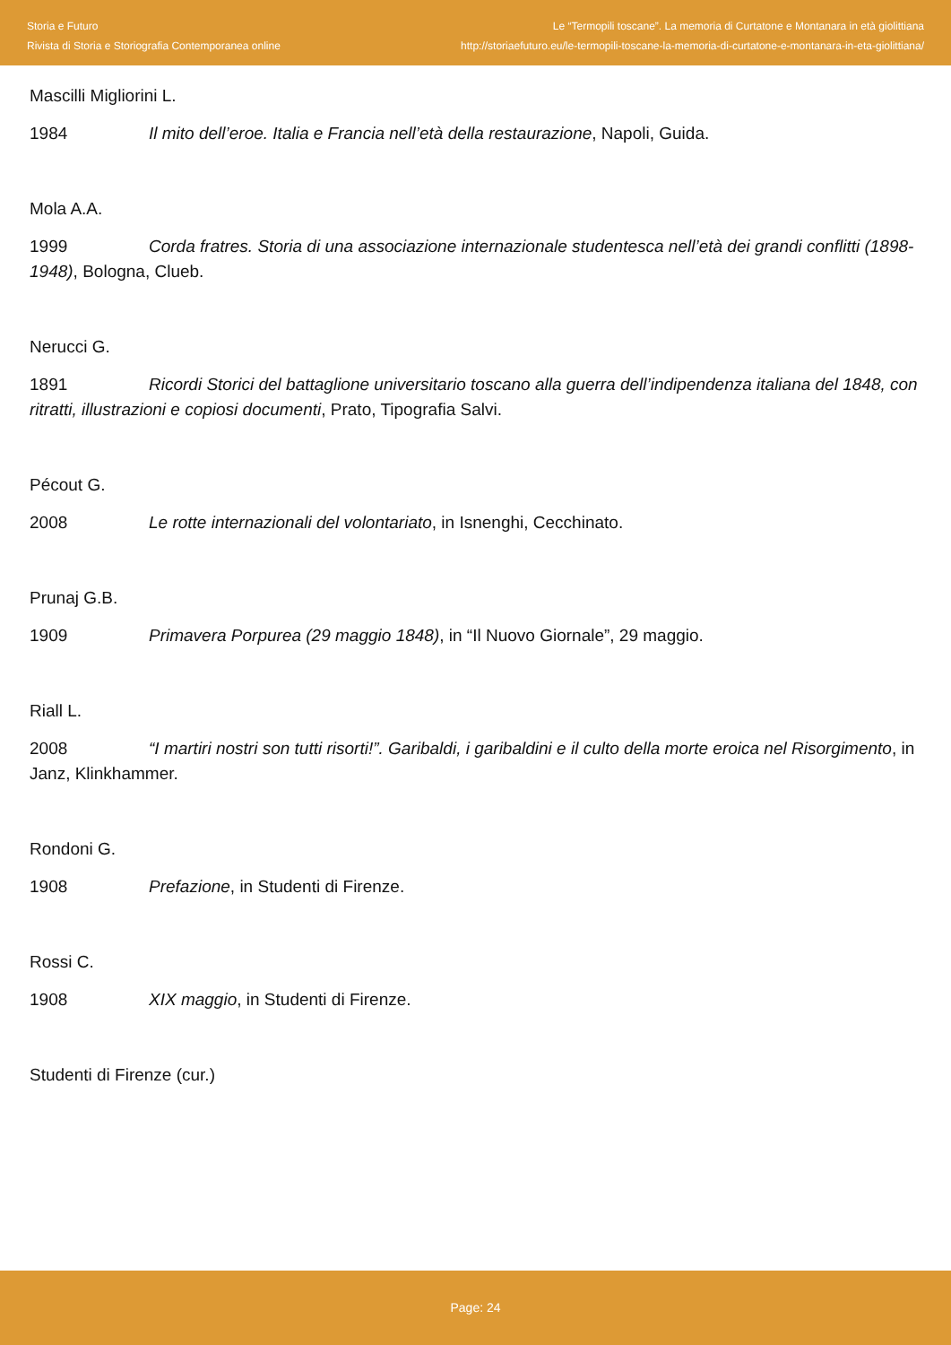Storia e Futuro
Rivista di Storia e Storiografia Contemporanea online
Le “Termopili toscane”. La memoria di Curtatone e Montanara in età giolittiana
http://storiaefuturo.eu/le-termopili-toscane-la-memoria-di-curtatone-e-montanara-in-eta-giolittiana/
Mascilli Migliorini L.
1984 Il mito dell’eroe. Italia e Francia nell’età della restaurazione, Napoli, Guida.
Mola A.A.
1999 Corda fratres. Storia di una associazione internazionale studentesca nell’età dei grandi conflitti (1898-1948), Bologna, Clueb.
Nerucci G.
1891 Ricordi Storici del battaglione universitario toscano alla guerra dell’indipendenza italiana del 1848, con ritratti, illustrazioni e copiosi documenti, Prato, Tipografia Salvi.
Pécout G.
2008 Le rotte internazionali del volontariato, in Isnenghi, Cecchinato.
Prunaj G.B.
1909 Primavera Porpurea (29 maggio 1848), in “Il Nuovo Giornale”, 29 maggio.
Riall L.
2008 “I martiri nostri son tutti risorti!”. Garibaldi, i garibaldini e il culto della morte eroica nel Risorgimento, in Janz, Klinkhammer.
Rondoni G.
1908 Prefazione, in Studenti di Firenze.
Rossi C.
1908 XIX maggio, in Studenti di Firenze.
Studenti di Firenze (cur.)
Page: 24